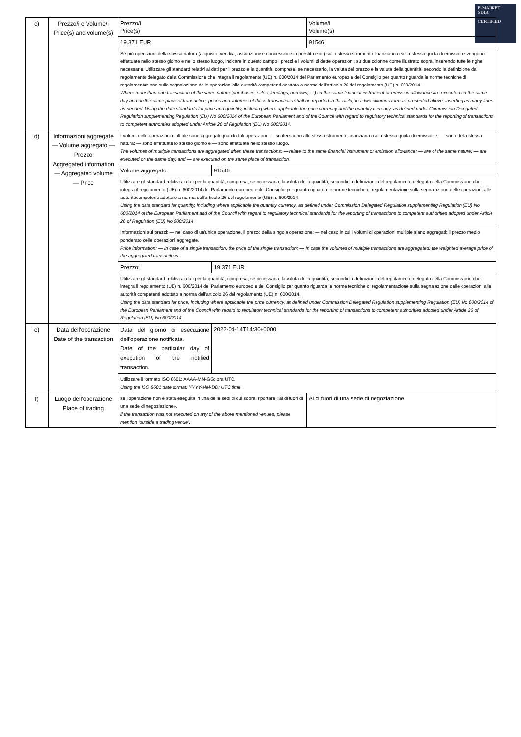E-MARKET
SDIR
CERTIFIED
| c) | Prezzo/i e Volume/i Price(s) and volume(s) | Prezzo/i Price(s) | | Volume/i Volume(s) |
| | | 19.371 EUR | | 91546 |
| | | Se più operazioni della stessa natura (acquisto, vendita, assunzione e concessione in prestito ecc.) sullo stesso strumento finanziario o sulla stessa quota di emissione vengono effettuate nello stesso giorno e nello stesso luogo, indicare in questo campo i prezzi e i volumi di dette operazioni, su due colonne come illustrato sopra, inserendo tutte le righe necessarie. Utilizzare gli standard relativi ai dati per il prezzo e la quantità, comprese, se necessario, la valuta del prezzo e la valuta della quantità, secondo la definizione dal regolamento delegato della Commissione che integra il regolamento (UE) n. 600/2014 del Parlamento europeo e del Consiglio per quanto riguarda le norme tecniche di regolamentazione sulla segnalazione delle operazioni alle autorità competenti adottato a norma dell'articolo 26 del regolamento (UE) n. 600/2014. Where more than one transaction of the same nature (purchases, sales, lendings, borrows, …) on the same financial instrument or emission allowance are executed on the same day and on the same place of transaction, prices and volumes of these transactions shall be reported in this field, in a two columns form as presented above, inserting as many lines as needed. Using the data standards for price and quantity, including where applicable the price currency and the quantity currency, as defined under Commission Delegated Regulation supplementing Regulation (EU) No 600/2014 of the European Parliament and of the Council with regard to regulatory technical standards for the reporting of transactions to competent authorities adopted under Article 26 of Regulation (EU) No 600/2014. | | |
| d) | Informazioni aggregate — Volume aggregato — Prezzo Aggregated information — Aggregated volume — Price | I volumi delle operazioni multiple sono aggregati quando tali operazioni: — si riferiscono allo stesso strumento finanziario o alla stessa quota di emissione; — sono della stessa natura; — sono effettuate lo stesso giorno e — sono effettuate nello stesso luogo. The volumes of multiple transactions are aggregated when these transactions: — relate to the same financial instrument or emission allowance; — are of the same nature; — are executed on the same day; and — are executed on the same place of transaction. | | |
| | | Volume aggregato: | 91546 | |
| | | Utilizzare gli standard relativi ai dati per la quantità, compresa, se necessaria, la valuta della quantità, secondo la definizione del regolamento delegato della Commissione che integra il regolamento (UE) n. 600/2014 del Parlamento europeo e del Consiglio per quanto riguarda le norme tecniche di regolamentazione sulla segnalazione delle operazioni alle autoritàcompetenti adottato a norma dell'articolo 26 del regolamento (UE) n. 600/2014 Using the data standard for quantity, including where applicable the quantity currency, as defined under Commission Delegated Regulation supplementing Regulation (EU) No 600/2014 of the European Parliament and of the Council with regard to regulatory technical standards for the reporting of transactions to competent authorities adopted under Article 26 of Regulation (EU) No 600/2014 | | |
| | | Informazioni sui prezzi: — nel caso di un'unica operazione, il prezzo della singola operazione; — nel caso in cui i volumi di operazioni multiple siano aggregati: il prezzo medio ponderato delle operazioni aggregate. Price information: — In case of a single transaction, the price of the single transaction; — In case the volumes of multiple transactions are aggregated: the weighted average price of the aggregated transactions. | | |
| | | Prezzo: | 19.371 EUR | |
| | | Utilizzare gli standard relativi ai dati per la quantità, compresa, se necessaria, la valuta della quantità, secondo la definizione del regolamento delegato della Commissione che integra il regolamento (UE) n. 600/2014 del Parlamento europeo e del Consiglio per quanto riguarda le norme tecniche di regolamentazione sulla segnalazione delle operazioni alle autorità competenti adottato a norma dell'articolo 26 del regolamento (UE) n. 600/2014. Using the data standard for price, including where applicable the price currency, as defined under Commission Delegated Regulation supplementing Regulation (EU) No 600/2014 of the European Parliament and of the Council with regard to regulatory technical standards for the reporting of transactions to competent authorities adopted under Article 26 of Regulation (EU) No 600/2014. | | |
| e) | Data dell'operazione Date of the transaction | Data del giorno di esecuzione dell'operazione notificata. Date of the particular day of execution of the notified transaction. | 2022-04-14T14:30+0000 | |
| | | Utilizzare il formato ISO 8601: AAAA-MM-GG; ora UTC. Using the ISO 8601 date format: YYYY-MM-DD; UTC time. | | |
| f) | Luogo dell'operazione Place of trading | se l'operazione non è stata eseguita in una delle sedi di cui sopra, riportare «al di fuori di una sede di negoziazione». if the transaction was not executed on any of the above mentioned venues, please mention ‘outside a trading venue’. | | Al di fuori di una sede di negoziazione |